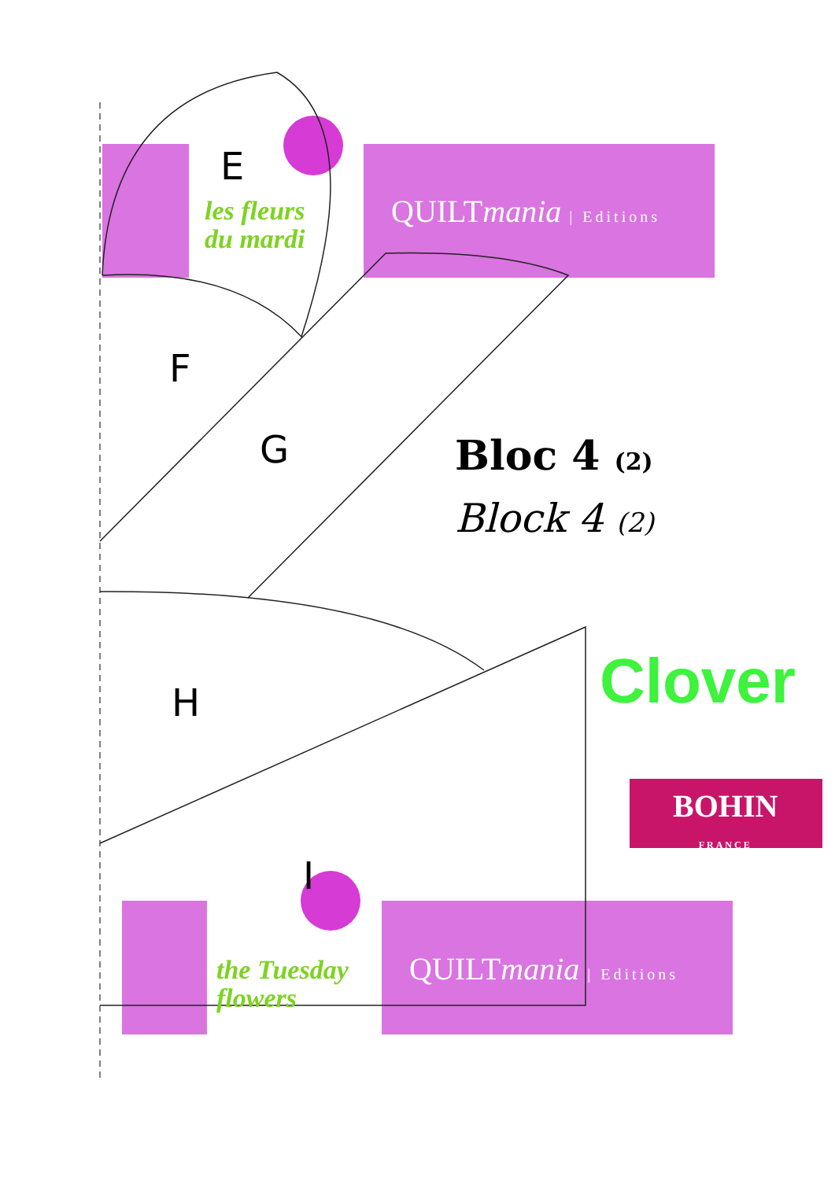E
les fleurs
du mardi
QUILTmania | Editions
F
G Bloc 4 (2)
Block 4 (2)
H Clover
BOHIN
FRANCE
I
the Tuesday
flowers
QUILTmania | Editions